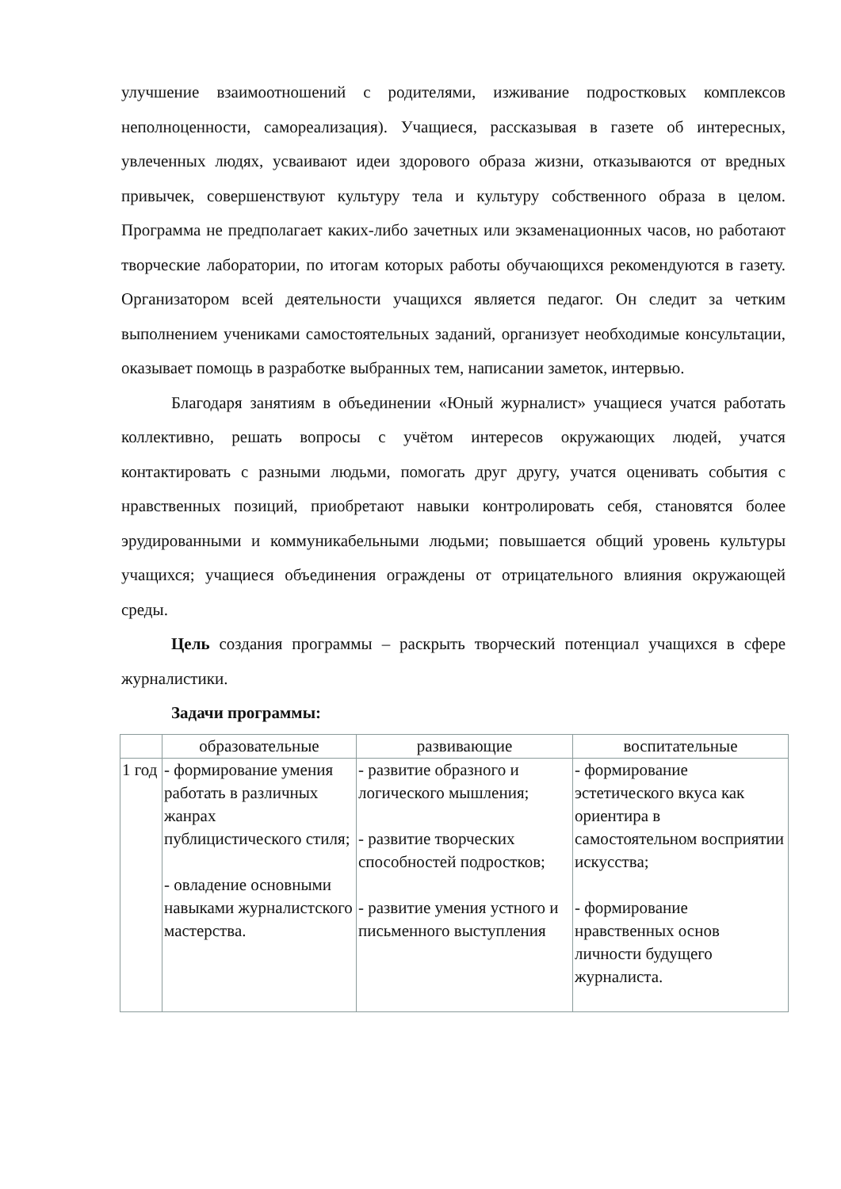улучшение взаимоотношений с родителями, изживание подростковых комплексов неполноценности, самореализация). Учащиеся, рассказывая в газете об интересных, увлеченных людях, усваивают идеи здорового образа жизни, отказываются от вредных привычек, совершенствуют культуру тела и культуру собственного образа в целом. Программа не предполагает каких-либо зачетных или экзаменационных часов, но работают творческие лаборатории, по итогам которых работы обучающихся рекомендуются в газету. Организатором всей деятельности учащихся является педагог. Он следит за четким выполнением учениками самостоятельных заданий, организует необходимые консультации, оказывает помощь в разработке выбранных тем, написании заметок, интервью.
Благодаря занятиям в объединении «Юный журналист» учащиеся учатся работать коллективно, решать вопросы с учётом интересов окружающих людей, учатся контактировать с разными людьми, помогать друг другу, учатся оценивать события с нравственных позиций, приобретают навыки контролировать себя, становятся более эрудированными и коммуникабельными людьми; повышается общий уровень культуры учащихся; учащиеся объединения ограждены от отрицательного влияния окружающей среды.
Цель создания программы – раскрыть творческий потенциал учащихся в сфере журналистики.
Задачи программы:
| | образовательные | развивающие | воспитательные |
| --- | --- | --- | --- |
| 1 год | - формирование умения работать в различных жанрах публицистического стиля; - овладение основными навыками журналистского мастерства. | - развитие образного и логического мышления; - развитие творческих способностей подростков; - развитие умения устного и письменного выступления | - формирование эстетического вкуса как ориентира в самостоятельном восприятии искусства; - формирование нравственных основ личности будущего журналиста. |